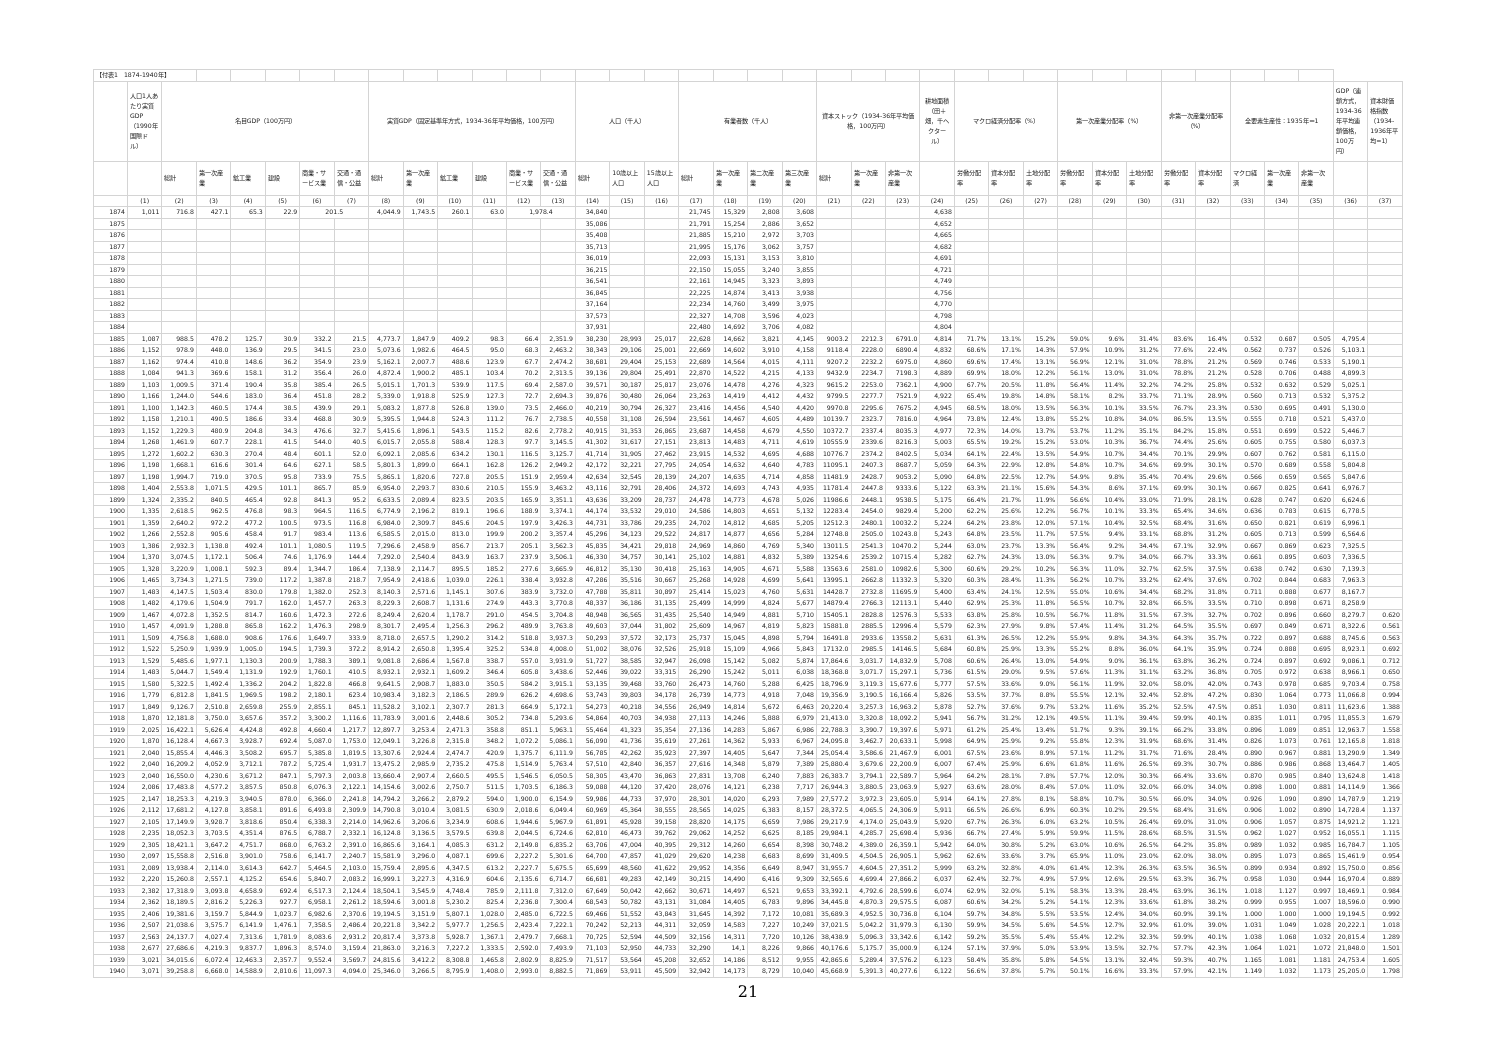| 【付表1 1874-1940年】 | | | | | | | | | | | | | | | | | | | | | | | | | | | | | | | | | | | | | |
| --- | --- | --- | --- | --- | --- | --- | --- | --- | --- | --- | --- | --- | --- | --- | --- | --- | --- | --- | --- | --- | --- | --- | --- | --- | --- | --- | --- | --- | --- | --- | --- | --- | --- | --- | --- | --- | --- |
| | 人口1人あたり実質GDP（1990年国際ドル） | 名目GDP（100万円） | | | | | | 実質GDP（固定基準年方式，1934-36年平均価格，100万円） | | | | | | 人口（千人） | | | 有業者数（千人） | | | | 資本ストック（1934-36年平均価格，100万円） | | | 耕地面積（田＋畑，千ヘクタール） | マクロ経済分配率（%） | | | 第一次産業分配率（%） | | | 非第一次産業分配率（%） | | 全要素生産性：1935年＝1 | | | GDP（連鎖方式，1934-36年平均連鎖価格，100万円） | 資本財価格指数（1934-1936年平均=1） |
| | | 総計 | 第一次産業 | 鉱工業 | 建設 | 商業・サービス業 | 交通・通信・公益 | 総計 | 第一次産業 | 鉱工業 | 建設 | 商業・サービス業 | 交通・通信・公益 | 総計 | 10歳以上人口 | 15歳以上人口 | 総計 | 第一次産業 | 第二次産業 | 第三次産業 | 総計 | 第一次産業 | 非第一次産業 | | 労働分配率 | 資本分配率 | 土地分配率 | 労働分配率 | 資本分配率 | 土地分配率 | 労働分配率 | 資本分配率 | マクロ経済 | 第一次産業 | 非第一次産業 | | |
| | (1) | (2) | (3) | (4) | (5) | (6) | (7) | (8) | (9) | (10) | (11) | (12) | (13) | (14) | (15) | (16) | (17) | (18) | (19) | (20) | (21) | (22) | (23) | (24) | (25) | (26) | (27) | (28) | (29) | (30) | (31) | (32) | (33) | (34) | (35) | (36) | (37) |
| 1874 | 1,011 | 716.8 | 427.1 | 65.3 | 22.9 | 201.5 | | 4,044.9 | 1,743.5 | 260.1 | 63.0 | 1,978.4 | | 34,840 | | | 21,745 | 15,329 | 2,808 | 3,608 | | | | 4,638 | | | | | | | | | | | | | |
| 1875 | | | | | | | | | | | | | | 35,086 | | | 21,791 | 15,254 | 2,886 | 3,652 | | | | 4,652 | | | | | | | | | | | | | |
| 1876 | | | | | | | | | | | | | | 35,408 | | | 21,885 | 15,210 | 2,972 | 3,703 | | | | 4,665 | | | | | | | | | | | | | |
| 1877 | | | | | | | | | | | | | | 35,713 | | | 21,995 | 15,176 | 3,062 | 3,757 | | | | 4,682 | | | | | | | | | | | | | |
| 1878 | | | | | | | | | | | | | | 36,019 | | | 22,093 | 15,131 | 3,153 | 3,810 | | | | 4,691 | | | | | | | | | | | | | |
| 1879 | | | | | | | | | | | | | | 36,215 | | | 22,150 | 15,055 | 3,240 | 3,855 | | | | 4,721 | | | | | | | | | | | | | |
| 1880 | | | | | | | | | | | | | | 36,541 | | | 22,161 | 14,945 | 3,323 | 3,893 | | | | 4,749 | | | | | | | | | | | | | |
| 1881 | | | | | | | | | | | | | | 36,845 | | | 22,225 | 14,874 | 3,413 | 3,938 | | | | 4,756 | | | | | | | | | | | | | |
| 1882 | | | | | | | | | | | | | | 37,164 | | | 22,234 | 14,760 | 3,499 | 3,975 | | | | 4,770 | | | | | | | | | | | | | |
| 1883 | | | | | | | | | | | | | | 37,573 | | | 22,327 | 14,708 | 3,596 | 4,023 | | | | 4,798 | | | | | | | | | | | | | |
| 1884 | | | | | | | | | | | | | | 37,931 | | | 22,480 | 14,692 | 3,706 | 4,082 | | | | 4,804 | | | | | | | | | | | | | |
| 1885 | 1,087 | 988.5 | 478.2 | 125.7 | 30.9 | 332.2 | 21.5 | 4,773.7 | 1,847.9 | 409.2 | 98.3 | 66.4 | 2,351.9 | 38,230 | 28,993 | 25,017 | 22,628 | 14,662 | 3,821 | 4,145 | 9003.2 | 2212.3 | 6791.0 | 4,814 | 71.7% | 13.1% | 15.2% | 59.0% | 9.6% | 31.4% | 83.6% | 16.4% | 0.532 | 0.687 | 0.505 | 4,795.4 | |
| 1886 | 1,152 | 978.9 | 448.0 | 136.9 | 29.5 | 341.5 | 23.0 | 5,073.6 | 1,982.6 | 464.5 | 95.0 | 68.3 | 2,463.2 | 38,343 | 29,106 | 25,001 | 22,669 | 14,602 | 3,910 | 4,158 | 9118.4 | 2228.0 | 6890.4 | 4,832 | 68.6% | 17.1% | 14.3% | 57.9% | 10.9% | 31.2% | 77.6% | 22.4% | 0.562 | 0.737 | 0.526 | 5,103.1 | |
| 1887 | 1,162 | 974.4 | 410.8 | 148.6 | 36.2 | 354.9 | 23.9 | 5,162.1 | 2,007.7 | 488.6 | 123.9 | 67.7 | 2,474.2 | 38,681 | 29,404 | 25,153 | 22,689 | 14,564 | 4,015 | 4,111 | 9207.2 | 2232.2 | 6975.0 | 4,860 | 69.6% | 17.4% | 13.1% | 56.9% | 12.1% | 31.0% | 78.8% | 21.2% | 0.569 | 0.746 | 0.533 | 5,190.1 | |
| 1888 | 1,084 | 941.3 | 369.6 | 158.1 | 31.2 | 356.4 | 26.0 | 4,872.4 | 1,900.2 | 485.1 | 103.4 | 70.2 | 2,313.5 | 39,136 | 29,804 | 25,491 | 22,870 | 14,522 | 4,215 | 4,133 | 9432.9 | 2234.7 | 7198.3 | 4,889 | 69.9% | 18.0% | 12.2% | 56.1% | 13.0% | 31.0% | 78.8% | 21.2% | 0.528 | 0.706 | 0.488 | 4,899.3 | |
| 1889 | 1,103 | 1,009.5 | 371.4 | 190.4 | 35.8 | 385.4 | 26.5 | 5,015.1 | 1,701.3 | 539.9 | 117.5 | 69.4 | 2,587.0 | 39,571 | 30,187 | 25,817 | 23,076 | 14,478 | 4,276 | 4,323 | 9615.2 | 2253.0 | 7362.1 | 4,900 | 67.7% | 20.5% | 11.8% | 56.4% | 11.4% | 32.2% | 74.2% | 25.8% | 0.532 | 0.632 | 0.529 | 5,025.1 | |
| 1890 | 1,166 | 1,244.0 | 544.6 | 183.0 | 36.4 | 451.8 | 28.2 | 5,339.0 | 1,918.8 | 525.9 | 127.3 | 72.7 | 2,694.3 | 39,876 | 30,480 | 26,064 | 23,263 | 14,419 | 4,412 | 4,432 | 9799.5 | 2277.7 | 7521.9 | 4,922 | 65.4% | 19.8% | 14.8% | 58.1% | 8.2% | 33.7% | 71.1% | 28.9% | 0.560 | 0.713 | 0.532 | 5,375.2 | |
| 1891 | 1,100 | 1,142.3 | 460.5 | 174.4 | 38.5 | 439.9 | 29.1 | 5,083.2 | 1,877.8 | 526.8 | 139.0 | 73.5 | 2,466.0 | 40,219 | 30,794 | 26,327 | 23,416 | 14,456 | 4,540 | 4,420 | 9970.8 | 2295.6 | 7675.2 | 4,945 | 68.5% | 18.0% | 13.5% | 56.3% | 10.1% | 33.5% | 76.7% | 23.3% | 0.530 | 0.695 | 0.491 | 5,130.0 | |
| 1892 | 1,158 | 1,210.1 | 490.5 | 186.6 | 33.4 | 468.8 | 30.9 | 5,395.5 | 1,944.8 | 524.3 | 111.2 | 76.7 | 2,738.5 | 40,558 | 31,108 | 26,594 | 23,561 | 14,467 | 4,605 | 4,489 | 10139.7 | 2323.7 | 7816.0 | 4,964 | 73.8% | 12.4% | 13.8% | 55.2% | 10.8% | 34.0% | 86.5% | 13.5% | 0.555 | 0.718 | 0.521 | 5,437.0 | |
| 1893 | 1,152 | 1,229.3 | 480.9 | 204.8 | 34.3 | 476.6 | 32.7 | 5,415.6 | 1,896.1 | 543.5 | 115.2 | 82.6 | 2,778.2 | 40,915 | 31,353 | 26,865 | 23,687 | 14,458 | 4,679 | 4,550 | 10372.7 | 2337.4 | 8035.3 | 4,977 | 72.3% | 14.0% | 13.7% | 53.7% | 11.2% | 35.1% | 84.2% | 15.8% | 0.551 | 0.699 | 0.522 | 5,446.7 | |
| 1894 | 1,268 | 1,461.9 | 607.7 | 228.1 | 41.5 | 544.0 | 40.5 | 6,015.7 | 2,055.8 | 588.4 | 128.3 | 97.7 | 3,145.5 | 41,302 | 31,617 | 27,151 | 23,813 | 14,483 | 4,711 | 4,619 | 10555.9 | 2339.6 | 8216.3 | 5,003 | 65.5% | 19.2% | 15.2% | 53.0% | 10.3% | 36.7% | 74.4% | 25.6% | 0.605 | 0.755 | 0.580 | 6,037.3 | |
| 1895 | 1,272 | 1,602.2 | 630.3 | 270.4 | 48.4 | 601.1 | 52.0 | 6,092.1 | 2,085.6 | 634.2 | 130.1 | 116.5 | 3,125.7 | 41,714 | 31,905 | 27,462 | 23,915 | 14,532 | 4,695 | 4,688 | 10776.7 | 2374.2 | 8402.5 | 5,034 | 64.1% | 22.4% | 13.5% | 54.9% | 10.7% | 34.4% | 70.1% | 29.9% | 0.607 | 0.762 | 0.581 | 6,115.0 | |
| 1896 | 1,198 | 1,668.1 | 616.6 | 301.4 | 64.6 | 627.1 | 58.5 | 5,801.3 | 1,899.0 | 664.1 | 162.8 | 126.2 | 2,949.2 | 42,172 | 32,221 | 27,795 | 24,054 | 14,632 | 4,640 | 4,783 | 11095.1 | 2407.3 | 8687.7 | 5,059 | 64.3% | 22.9% | 12.8% | 54.8% | 10.7% | 34.6% | 69.9% | 30.1% | 0.570 | 0.689 | 0.558 | 5,804.8 | |
| 1897 | 1,198 | 1,994.7 | 719.0 | 370.5 | 95.8 | 733.9 | 75.5 | 5,865.1 | 1,820.6 | 727.8 | 205.5 | 151.9 | 2,959.4 | 42,634 | 32,545 | 28,139 | 24,207 | 14,635 | 4,714 | 4,858 | 11481.9 | 2428.7 | 9053.2 | 5,090 | 64.8% | 22.5% | 12.7% | 54.9% | 9.8% | 35.4% | 70.4% | 29.6% | 0.566 | 0.659 | 0.565 | 5,847.6 | |
| 1898 | 1,404 | 2,553.8 | 1,071.5 | 429.5 | 101.1 | 865.7 | 85.9 | 6,954.0 | 2,293.7 | 830.6 | 210.5 | 155.9 | 3,463.2 | 43,116 | 32,791 | 28,406 | 24,372 | 14,693 | 4,743 | 4,935 | 11781.4 | 2447.8 | 9333.6 | 5,122 | 63.3% | 21.1% | 15.6% | 54.3% | 8.6% | 37.1% | 69.9% | 30.1% | 0.667 | 0.825 | 0.641 | 6,976.7 | |
| 1899 | 1,324 | 2,335.2 | 840.5 | 465.4 | 92.8 | 841.3 | 95.2 | 6,633.5 | 2,089.4 | 823.5 | 203.5 | 165.9 | 3,351.1 | 43,636 | 33,209 | 28,737 | 24,478 | 14,773 | 4,678 | 5,026 | 11986.6 | 2448.1 | 9538.5 | 5,175 | 66.4% | 21.7% | 11.9% | 56.6% | 10.4% | 33.0% | 71.9% | 28.1% | 0.628 | 0.747 | 0.620 | 6,624.6 | |
| 1900 | 1,335 | 2,618.5 | 962.5 | 476.8 | 98.3 | 964.5 | 116.5 | 6,774.9 | 2,196.2 | 819.1 | 196.6 | 188.9 | 3,374.1 | 44,174 | 33,532 | 29,010 | 24,586 | 14,803 | 4,651 | 5,132 | 12283.4 | 2454.0 | 9829.4 | 5,200 | 62.2% | 25.6% | 12.2% | 56.7% | 10.1% | 33.3% | 65.4% | 34.6% | 0.636 | 0.783 | 0.615 | 6,778.5 | |
| 1901 | 1,359 | 2,640.2 | 972.2 | 477.2 | 100.5 | 973.5 | 116.8 | 6,984.0 | 2,309.7 | 845.6 | 204.5 | 197.9 | 3,426.3 | 44,731 | 33,786 | 29,235 | 24,702 | 14,812 | 4,685 | 5,205 | 12512.3 | 2480.1 | 10032.2 | 5,224 | 64.2% | 23.8% | 12.0% | 57.1% | 10.4% | 32.5% | 68.4% | 31.6% | 0.650 | 0.821 | 0.619 | 6,996.1 | |
| 1902 | 1,266 | 2,552.8 | 905.6 | 458.4 | 91.7 | 983.4 | 113.6 | 6,585.5 | 2,015.0 | 813.0 | 199.9 | 200.2 | 3,357.4 | 45,296 | 34,123 | 29,522 | 24,817 | 14,877 | 4,656 | 5,284 | 12748.8 | 2505.0 | 10243.8 | 5,243 | 64.8% | 23.5% | 11.7% | 57.5% | 9.4% | 33.1% | 68.8% | 31.2% | 0.605 | 0.713 | 0.599 | 6,564.6 | |
| 1903 | 1,386 | 2,932.3 | 1,138.8 | 492.4 | 101.1 | 1,080.5 | 119.5 | 7,296.6 | 2,458.9 | 856.7 | 213.7 | 205.1 | 3,562.3 | 45,835 | 34,421 | 29,818 | 24,969 | 14,860 | 4,769 | 5,340 | 13011.5 | 2541.3 | 10470.2 | 5,244 | 63.0% | 23.7% | 13.3% | 56.4% | 9.2% | 34.4% | 67.1% | 32.9% | 0.667 | 0.869 | 0.623 | 7,325.5 | |
| 1904 | 1,370 | 3,074.5 | 1,172.1 | 506.4 | 74.6 | 1,176.9 | 144.4 | 7,292.0 | 2,540.4 | 843.9 | 163.7 | 237.9 | 3,506.1 | 46,330 | 34,757 | 30,141 | 25,102 | 14,881 | 4,832 | 5,389 | 13254.6 | 2539.2 | 10715.4 | 5,282 | 62.7% | 24.3% | 13.0% | 56.3% | 9.7% | 34.0% | 66.7% | 33.3% | 0.661 | 0.895 | 0.603 | 7,336.5 | |
| 1905 | 1,328 | 3,220.9 | 1,008.1 | 592.3 | 89.4 | 1,344.7 | 186.4 | 7,138.9 | 2,114.7 | 895.5 | 185.2 | 277.6 | 3,665.9 | 46,812 | 35,130 | 30,418 | 25,163 | 14,905 | 4,671 | 5,588 | 13563.6 | 2581.0 | 10982.6 | 5,300 | 60.6% | 29.2% | 10.2% | 56.3% | 11.0% | 32.7% | 62.5% | 37.5% | 0.638 | 0.742 | 0.630 | 7,139.3 | |
| 1906 | 1,465 | 3,734.3 | 1,271.5 | 739.0 | 117.2 | 1,387.8 | 218.7 | 7,954.9 | 2,418.6 | 1,039.0 | 226.1 | 338.4 | 3,932.8 | 47,286 | 35,516 | 30,667 | 25,268 | 14,928 | 4,699 | 5,641 | 13995.1 | 2662.8 | 11332.3 | 5,320 | 60.3% | 28.4% | 11.3% | 56.2% | 10.7% | 33.2% | 62.4% | 37.6% | 0.702 | 0.844 | 0.683 | 7,963.3 | |
| 1907 | 1,483 | 4,147.5 | 1,503.4 | 830.0 | 179.8 | 1,382.0 | 252.3 | 8,140.3 | 2,571.6 | 1,145.1 | 307.6 | 383.9 | 3,732.0 | 47,788 | 35,811 | 30,897 | 25,414 | 15,023 | 4,760 | 5,631 | 14428.7 | 2732.8 | 11695.9 | 5,400 | 63.4% | 24.1% | 12.5% | 55.0% | 10.6% | 34.4% | 68.2% | 31.8% | 0.711 | 0.888 | 0.677 | 8,167.7 | |
| 1908 | 1,482 | 4,179.6 | 1,504.9 | 791.7 | 162.0 | 1,457.7 | 263.3 | 8,229.3 | 2,608.7 | 1,131.6 | 274.9 | 443.3 | 3,770.8 | 48,337 | 36,186 | 31,135 | 25,499 | 14,999 | 4,824 | 5,677 | 14879.4 | 2766.3 | 12113.1 | 5,440 | 62.9% | 25.3% | 11.8% | 56.5% | 10.7% | 32.8% | 66.5% | 33.5% | 0.710 | 0.898 | 0.671 | 8,258.9 | |
| 1909 | 1,467 | 4,072.8 | 1,352.5 | 814.7 | 160.6 | 1,472.3 | 272.6 | 8,249.4 | 2,620.4 | 1,178.7 | 291.0 | 454.5 | 3,704.8 | 48,948 | 36,565 | 31,435 | 25,540 | 14,949 | 4,881 | 5,710 | 15405.1 | 2828.8 | 12576.3 | 5,533 | 63.8% | 25.8% | 10.5% | 56.7% | 11.8% | 31.5% | 67.3% | 32.7% | 0.702 | 0.896 | 0.660 | 8,279.7 | 0.620 |
| 1910 | 1,457 | 4,091.9 | 1,288.8 | 865.8 | 162.2 | 1,476.3 | 298.9 | 8,301.7 | 2,495.4 | 1,256.3 | 296.2 | 489.9 | 3,763.8 | 49,603 | 37,044 | 31,802 | 25,609 | 14,967 | 4,819 | 5,823 | 15881.8 | 2885.5 | 12996.4 | 5,579 | 62.3% | 27.9% | 9.8% | 57.4% | 11.4% | 31.2% | 64.5% | 35.5% | 0.697 | 0.849 | 0.671 | 8,322.6 | 0.561 |
| 1911 | 1,509 | 4,756.8 | 1,688.0 | 908.6 | 176.6 | 1,649.7 | 333.9 | 8,718.0 | 2,657.5 | 1,290.2 | 314.2 | 518.8 | 3,937.3 | 50,293 | 37,572 | 32,173 | 25,737 | 15,045 | 4,898 | 5,794 | 16491.8 | 2933.6 | 13558.2 | 5,631 | 61.3% | 26.5% | 12.2% | 55.9% | 9.8% | 34.3% | 64.3% | 35.7% | 0.722 | 0.897 | 0.688 | 8,745.6 | 0.563 |
| 1912 | 1,522 | 5,250.9 | 1,939.9 | 1,005.0 | 194.5 | 1,739.3 | 372.2 | 8,914.2 | 2,650.8 | 1,395.4 | 325.2 | 534.8 | 4,008.0 | 51,002 | 38,076 | 32,526 | 25,918 | 15,109 | 4,966 | 5,843 | 17132.0 | 2985.5 | 14146.5 | 5,684 | 60.8% | 25.9% | 13.3% | 55.2% | 8.8% | 36.0% | 64.1% | 35.9% | 0.724 | 0.888 | 0.695 | 8,923.1 | 0.692 |
| 1913 | 1,529 | 5,485.6 | 1,977.1 | 1,130.3 | 200.9 | 1,788.3 | 389.1 | 9,081.8 | 2,686.4 | 1,567.8 | 338.7 | 557.0 | 3,931.9 | 51,727 | 38,585 | 32,947 | 26,098 | 15,142 | 5,082 | 5,874 | 17,864.6 | 3,031.7 | 14,832.9 | 5,708 | 60.6% | 26.4% | 13.0% | 54.9% | 9.0% | 36.1% | 63.8% | 36.2% | 0.724 | 0.897 | 0.692 | 9,086.1 | 0.712 |
| 1914 | 1,483 | 5,044.7 | 1,549.4 | 1,131.9 | 192.9 | 1,760.1 | 410.5 | 8,932.1 | 2,932.1 | 1,609.2 | 346.4 | 605.8 | 3,438.6 | 52,446 | 39,022 | 33,315 | 26,290 | 15,242 | 5,011 | 6,038 | 18,368.8 | 3,071.7 | 15,297.1 | 5,736 | 61.5% | 29.0% | 9.5% | 57.6% | 11.3% | 31.1% | 63.2% | 36.8% | 0.705 | 0.972 | 0.638 | 8,966.1 | 0.650 |
| 1915 | 1,580 | 5,322.5 | 1,492.4 | 1,336.2 | 204.2 | 1,822.8 | 466.8 | 9,641.5 | 2,908.7 | 1,883.0 | 350.5 | 584.2 | 3,915.1 | 53,135 | 39,468 | 33,760 | 26,473 | 14,760 | 5,288 | 6,425 | 18,796.9 | 3,119.3 | 15,677.6 | 5,777 | 57.5% | 33.6% | 9.0% | 56.1% | 11.9% | 32.0% | 58.0% | 42.0% | 0.743 | 0.978 | 0.685 | 9,703.4 | 0.758 |
| 1916 | 1,779 | 6,812.8 | 1,841.5 | 1,969.5 | 198.2 | 2,180.1 | 623.4 | 10,983.4 | 3,182.3 | 2,186.5 | 289.9 | 626.2 | 4,698.6 | 53,743 | 39,803 | 34,178 | 26,739 | 14,773 | 4,918 | 7,048 | 19,356.9 | 3,190.5 | 16,166.4 | 5,826 | 53.5% | 37.7% | 8.8% | 55.5% | 12.1% | 32.4% | 52.8% | 47.2% | 0.830 | 1.064 | 0.773 | 11,066.8 | 0.994 |
| 1917 | 1,849 | 9,126.7 | 2,510.8 | 2,659.8 | 255.9 | 2,855.1 | 845.1 | 11,528.2 | 3,102.1 | 2,307.7 | 281.3 | 664.9 | 5,172.1 | 54,273 | 40,218 | 34,556 | 26,949 | 14,814 | 5,672 | 6,463 | 20,220.4 | 3,257.3 | 16,963.2 | 5,878 | 52.7% | 37.6% | 9.7% | 53.2% | 11.6% | 35.2% | 52.5% | 47.5% | 0.851 | 1.030 | 0.811 | 11,623.6 | 1.388 |
| 1918 | 1,870 | 12,181.8 | 3,750.0 | 3,657.6 | 357.2 | 3,300.2 | 1,116.6 | 11,783.9 | 3,001.6 | 2,448.6 | 305.2 | 734.8 | 5,293.6 | 54,864 | 40,703 | 34,938 | 27,113 | 14,246 | 5,888 | 6,979 | 21,413.0 | 3,320.8 | 18,092.2 | 5,941 | 56.7% | 31.2% | 12.1% | 49.5% | 11.1% | 39.4% | 59.9% | 40.1% | 0.835 | 1.011 | 0.795 | 11,855.3 | 1.679 |
| 1919 | 2,025 | 16,422.1 | 5,626.4 | 4,424.8 | 492.8 | 4,660.4 | 1,217.7 | 12,897.7 | 3,253.4 | 2,471.3 | 358.8 | 851.1 | 5,963.1 | 55,464 | 41,323 | 35,354 | 27,136 | 14,283 | 5,867 | 6,986 | 22,788.3 | 3,390.7 | 19,397.6 | 5,971 | 61.2% | 25.4% | 13.4% | 51.7% | 9.3% | 39.1% | 66.2% | 33.8% | 0.896 | 1.089 | 0.851 | 12,963.7 | 1.558 |
| 1920 | 1,870 | 16,128.4 | 4,667.3 | 3,928.7 | 692.4 | 5,087.0 | 1,753.0 | 12,049.1 | 3,226.8 | 2,315.8 | 348.2 | 1,072.2 | 5,086.1 | 56,090 | 41,736 | 35,619 | 27,261 | 14,362 | 5,933 | 6,967 | 24,095.8 | 3,462.7 | 20,633.1 | 5,998 | 64.9% | 25.9% | 9.2% | 55.8% | 12.3% | 31.9% | 68.6% | 31.4% | 0.826 | 1.073 | 0.761 | 12,165.8 | 1.818 |
| 1921 | 2,040 | 15,855.4 | 4,446.3 | 3,508.2 | 695.7 | 5,385.8 | 1,819.5 | 13,307.6 | 2,924.4 | 2,474.7 | 420.9 | 1,375.7 | 6,111.9 | 56,785 | 42,262 | 35,923 | 27,397 | 14,405 | 5,647 | 7,344 | 25,054.4 | 3,586.6 | 21,467.9 | 6,001 | 67.5% | 23.6% | 8.9% | 57.1% | 11.2% | 31.7% | 71.6% | 28.4% | 0.890 | 0.967 | 0.881 | 13,290.9 | 1.349 |
| 1922 | 2,040 | 16,209.2 | 4,052.9 | 3,712.1 | 787.2 | 5,725.4 | 1,931.7 | 13,475.2 | 2,985.9 | 2,735.2 | 475.8 | 1,514.9 | 5,763.4 | 57,510 | 42,840 | 36,357 | 27,616 | 14,348 | 5,879 | 7,389 | 25,880.4 | 3,679.6 | 22,200.9 | 6,007 | 67.4% | 25.9% | 6.6% | 61.8% | 11.6% | 26.5% | 69.3% | 30.7% | 0.886 | 0.986 | 0.868 | 13,464.7 | 1.405 |
| 1923 | 2,040 | 16,550.0 | 4,230.6 | 3,671.2 | 847.1 | 5,797.3 | 2,003.8 | 13,660.4 | 2,907.4 | 2,660.5 | 495.5 | 1,546.5 | 6,050.5 | 58,305 | 43,470 | 36,863 | 27,831 | 13,708 | 6,240 | 7,883 | 26,383.7 | 3,794.1 | 22,589.7 | 5,964 | 64.2% | 28.1% | 7.8% | 57.7% | 12.0% | 30.3% | 66.4% | 33.6% | 0.870 | 0.985 | 0.840 | 13,624.8 | 1.418 |
| 1924 | 2,086 | 17,483.8 | 4,577.2 | 3,857.5 | 850.8 | 6,076.3 | 2,122.1 | 14,154.6 | 3,002.6 | 2,750.7 | 511.5 | 1,703.5 | 6,186.3 | 59,088 | 44,120 | 37,420 | 28,076 | 14,121 | 6,238 | 7,717 | 26,944.3 | 3,880.5 | 23,063.9 | 5,927 | 63.6% | 28.0% | 8.4% | 57.0% | 11.0% | 32.0% | 66.0% | 34.0% | 0.898 | 1.000 | 0.881 | 14,114.9 | 1.366 |
| 1925 | 2,147 | 18,253.3 | 4,219.3 | 3,940.5 | 878.0 | 6,366.0 | 2,241.8 | 14,794.2 | 3,266.2 | 2,879.2 | 594.0 | 1,900.0 | 6,154.9 | 59,986 | 44,733 | 37,970 | 28,301 | 14,020 | 6,293 | 7,989 | 27,577.2 | 3,972.3 | 23,605.0 | 5,914 | 64.1% | 27.8% | 8.1% | 58.8% | 10.7% | 30.5% | 66.0% | 34.0% | 0.926 | 1.090 | 0.890 | 14,787.9 | 1.219 |
| 1926 | 2,112 | 17,681.2 | 4,127.8 | 3,858.1 | 891.6 | 6,493.8 | 2,309.9 | 14,790.8 | 3,010.4 | 3,081.5 | 630.9 | 2,018.6 | 6,049.4 | 60,969 | 45,364 | 38,555 | 28,565 | 14,025 | 6,383 | 8,157 | 28,372.5 | 4,065.5 | 24,306.9 | 5,911 | 66.5% | 26.6% | 6.9% | 60.3% | 10.2% | 29.5% | 68.4% | 31.6% | 0.906 | 1.002 | 0.890 | 14,728.4 | 1.137 |
| 1927 | 2,105 | 17,149.9 | 3,928.7 | 3,818.6 | 850.4 | 6,338.3 | 2,214.0 | 14,962.6 | 3,206.6 | 3,234.9 | 608.6 | 1,944.6 | 5,967.9 | 61,891 | 45,928 | 39,158 | 28,820 | 14,175 | 6,659 | 7,986 | 29,217.9 | 4,174.0 | 25,043.9 | 5,920 | 67.7% | 26.3% | 6.0% | 63.2% | 10.5% | 26.4% | 69.0% | 31.0% | 0.906 | 1.057 | 0.875 | 14,921.2 | 1.121 |
| 1928 | 2,235 | 18,052.3 | 3,703.5 | 4,351.4 | 876.5 | 6,788.7 | 2,332.1 | 16,124.8 | 3,136.5 | 3,579.5 | 639.8 | 2,044.5 | 6,724.6 | 62,810 | 46,473 | 39,762 | 29,062 | 14,252 | 6,625 | 8,185 | 29,984.1 | 4,285.7 | 25,698.4 | 5,936 | 66.7% | 27.4% | 5.9% | 59.9% | 11.5% | 28.6% | 68.5% | 31.5% | 0.962 | 1.027 | 0.952 | 16,055.1 | 1.115 |
| 1929 | 2,305 | 18,421.1 | 3,647.2 | 4,751.7 | 868.0 | 6,763.2 | 2,391.0 | 16,865.6 | 3,164.1 | 4,085.3 | 631.2 | 2,149.8 | 6,835.2 | 63,706 | 47,004 | 40,395 | 29,312 | 14,260 | 6,654 | 8,398 | 30,748.2 | 4,389.0 | 26,359.1 | 5,942 | 64.0% | 30.8% | 5.2% | 63.0% | 10.6% | 26.5% | 64.2% | 35.8% | 0.989 | 1.032 | 0.985 | 16,784.7 | 1.105 |
| 1930 | 2,097 | 15,558.8 | 2,516.8 | 3,901.0 | 758.6 | 6,141.7 | 2,240.7 | 15,581.9 | 3,296.0 | 4,087.1 | 699.6 | 2,227.2 | 5,301.6 | 64,700 | 47,857 | 41,029 | 29,620 | 14,238 | 6,683 | 8,699 | 31,409.5 | 4,504.5 | 26,905.1 | 5,962 | 62.6% | 33.6% | 3.7% | 65.9% | 11.0% | 23.0% | 62.0% | 38.0% | 0.895 | 1.073 | 0.865 | 15,461.9 | 0.954 |
| 1931 | 2,089 | 13,938.4 | 2,114.0 | 3,614.3 | 642.7 | 5,464.5 | 2,103.0 | 15,759.4 | 2,895.6 | 4,347.5 | 613.2 | 2,227.7 | 5,675.5 | 65,699 | 48,560 | 41,622 | 29,952 | 14,356 | 6,649 | 8,947 | 31,955.7 | 4,604.5 | 27,351.2 | 5,999 | 63.2% | 32.8% | 4.0% | 61.4% | 12.3% | 26.3% | 63.5% | 36.5% | 0.899 | 0.934 | 0.892 | 15,750.0 | 0.856 |
| 1932 | 2,220 | 15,260.8 | 2,557.1 | 4,125.2 | 654.6 | 5,840.7 | 2,083.2 | 16,999.1 | 3,227.3 | 4,316.9 | 604.6 | 2,135.6 | 6,714.7 | 66,681 | 49,283 | 42,149 | 30,215 | 14,490 | 6,416 | 9,309 | 32,565.6 | 4,699.4 | 27,866.2 | 6,037 | 62.4% | 32.7% | 4.9% | 57.9% | 12.6% | 29.5% | 63.3% | 36.7% | 0.958 | 1.030 | 0.944 | 16,970.4 | 0.889 |
| 1933 | 2,382 | 17,318.9 | 3,093.8 | 4,658.9 | 692.4 | 6,517.3 | 2,124.4 | 18,504.1 | 3,545.9 | 4,748.4 | 785.9 | 2,111.8 | 7,312.0 | 67,649 | 50,042 | 42,662 | 30,671 | 14,497 | 6,521 | 9,653 | 33,392.1 | 4,792.6 | 28,599.6 | 6,074 | 62.9% | 32.0% | 5.1% | 58.3% | 13.3% | 28.4% | 63.9% | 36.1% | 1.018 | 1.127 | 0.997 | 18,469.1 | 0.984 |
| 1934 | 2,362 | 18,189.5 | 2,816.2 | 5,226.3 | 927.7 | 6,958.1 | 2,261.2 | 18,594.6 | 3,001.8 | 5,230.2 | 825.4 | 2,236.8 | 7,300.4 | 68,543 | 50,782 | 43,131 | 31,084 | 14,405 | 6,783 | 9,896 | 34,445.8 | 4,870.3 | 29,575.5 | 6,087 | 60.6% | 34.2% | 5.2% | 54.1% | 12.3% | 33.6% | 61.8% | 38.2% | 0.999 | 0.955 | 1.007 | 18,596.0 | 0.990 |
| 1935 | 2,406 | 19,381.6 | 3,159.7 | 5,844.9 | 1,023.7 | 6,982.6 | 2,370.6 | 19,194.5 | 3,151.9 | 5,807.1 | 1,028.0 | 2,485.0 | 6,722.5 | 69,466 | 51,552 | 43,843 | 31,645 | 14,392 | 7,172 | 10,081 | 35,689.3 | 4,952.5 | 30,736.8 | 6,104 | 59.7% | 34.8% | 5.5% | 53.5% | 12.4% | 34.0% | 60.9% | 39.1% | 1.000 | 1.000 | 1.000 | 19,194.5 | 0.992 |
| 1936 | 2,507 | 21,038.6 | 3,575.7 | 6,141.9 | 1,476.1 | 7,358.5 | 2,486.4 | 20,221.8 | 3,342.2 | 5,977.7 | 1,256.5 | 2,423.4 | 7,222.1 | 70,242 | 52,213 | 44,311 | 32,059 | 14,583 | 7,227 | 10,249 | 37,021.5 | 5,042.2 | 31,979.3 | 6,130 | 59.9% | 34.5% | 5.6% | 54.5% | 12.7% | 32.9% | 61.0% | 39.0% | 1.031 | 1.049 | 1.028 | 20,222.1 | 1.018 |
| 1937 | 2,563 | 24,137.7 | 4,027.4 | 7,313.6 | 1,781.9 | 8,083.6 | 2,931.2 | 20,817.4 | 3,373.8 | 5,928.7 | 1,367.1 | 2,479.7 | 7,668.1 | 70,725 | 52,594 | 44,509 | 32,156 | 14,311 | 7,720 | 10,126 | 38,438.9 | 5,096.3 | 33,342.6 | 6,142 | 59.2% | 35.5% | 5.4% | 55.4% | 12.2% | 32.3% | 59.9% | 40.1% | 1.038 | 1.068 | 1.032 | 20,815.4 | 1.289 |
| 1938 | 2,677 | 27,686.6 | 4,219.3 | 9,837.7 | 1,896.3 | 8,574.0 | 3,159.4 | 21,863.0 | 3,216.3 | 7,227.2 | 1,333.5 | 2,592.0 | 7,493.9 | 71,103 | 52,950 | 44,733 | 32,290 | 14,1 | 8,226 | 9,866 | 40,176.6 | 5,175.7 | 35,000.9 | 6,124 | 57.1% | 37.9% | 5.0% | 53.9% | 13.5% | 32.7% | 57.7% | 42.3% | 1.064 | 1.021 | 1.072 | 21,848.0 | 1.501 |
| 1939 | 3,021 | 34,015.6 | 6,072.4 | 12,463.3 | 2,357.7 | 9,552.4 | 3,569.7 | 24,815.6 | 3,412.2 | 8,308.8 | 1,465.8 | 2,802.9 | 8,825.9 | 71,517 | 53,564 | 45,208 | 32,652 | 14,186 | 8,512 | 9,955 | 42,865.6 | 5,289.4 | 37,576.2 | 6,123 | 58.4% | 35.8% | 5.8% | 54.5% | 13.1% | 32.4% | 59.3% | 40.7% | 1.165 | 1.081 | 1.181 | 24,753.4 | 1.605 |
| 1940 | 3,071 | 39,258.8 | 6,668.0 | 14,588.9 | 2,810.6 | 11,097.3 | 4,094.0 | 25,346.0 | 3,266.5 | 8,795.9 | 1,408.0 | 2,993.0 | 8,882.5 | 71,869 | 53,911 | 45,509 | 32,942 | 14,173 | 8,729 | 10,040 | 45,668.9 | 5,391.3 | 40,277.6 | 6,122 | 56.6% | 37.8% | 5.7% | 50.1% | 16.6% | 33.3% | 57.9% | 42.1% | 1.149 | 1.032 | 1.173 | 25,205.0 | 1.798 |
21